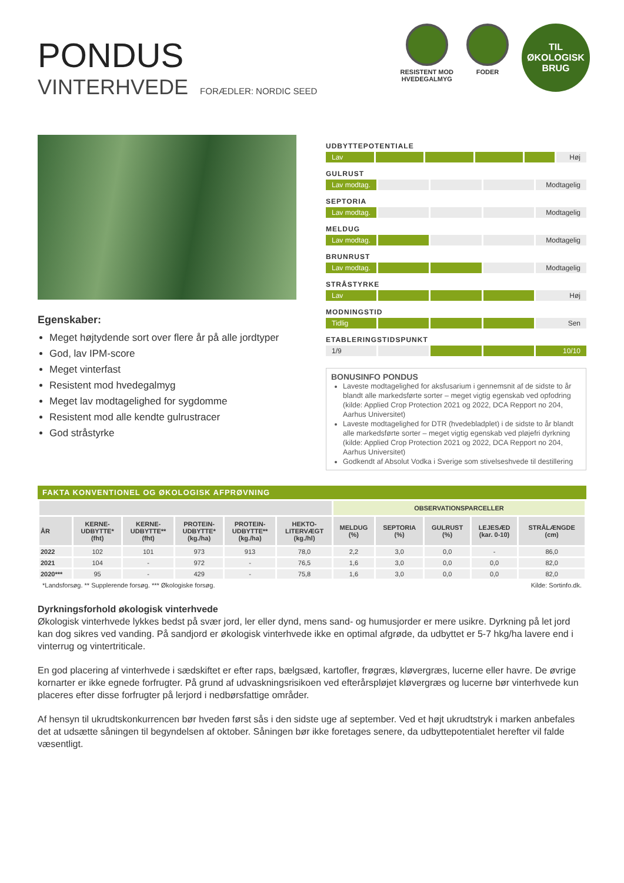PONDUS
VINTERHVEDE FORÆDLER: NORDIC SEED
RESISTENT MOD
HVEDEGALMYG
FODER
TIL
ØKOLOGISK
BRUG
Egenskaber:
Meget højtydende sort over flere år på alle jordtyper
God, lav IPM-score
Meget vinterfast
Resistent mod hvedegalmyg
Meget lav modtagelighed for sygdomme
Resistent mod alle kendte gulrustracer
God stråstyrke
UDBYTTEPOTENTIALE
Lav Høj
GULRUST
Lav modtag. Modtagelig
SEPTORIA
Lav modtag. Modtagelig
MELDUG
Lav modtag. Modtagelig
BRUNRUST
Lav modtag. Modtagelig
STRÅSTYRKE
Lav Høj
MODNINGSTID
Tidlig Sen
ETABLERINGSTIDSPUNKT
1/9 10/10
BONUSINFO PONDUS
Laveste modtagelighed for aksfusarium i gennemsnit af de sidste to år blandt alle markedsførte sorter – meget vigtig egenskab ved opfodring (kilde: Applied Crop Protection 2021 og 2022, DCA Repport no 204, Aarhus Universitet)
Laveste modtagelighed for DTR (hvedebladplet) i de sidste to år blandt alle markedsførte sorter – meget vigtig egenskab ved pløjefri dyrkning (kilde: Applied Crop Protection 2021 og 2022, DCA Repport no 204, Aarhus Universitet)
Godkendt af Absolut Vodka i Sverige som stivelseshvede til destillering
FAKTA KONVENTIONEL OG ØKOLOGISK AFPRØVNING
| | | | | | | OBSERVATIONSPARCELLER | | | | |
| --- | --- | --- | --- | --- | --- | --- | --- | --- | --- | --- |
| ÅR | KERNE- UDBYTTE* (fht) | KERNE- UDBYTTE** (fht) | PROTEIN- UDBYTTE* (kg./ha) | PROTEIN- UDBYTTE** (kg./ha) | HEKTO- LITERVÆGT (kg./hl) | MELDUG (%) | SEPTORIA (%) | GULRUST (%) | LEJESÆD (kar. 0-10) | STRÅLÆNGDE (cm) |
| 2022 | 102 | 101 | 973 | 913 | 78,0 | 2,2 | 3,0 | 0,0 | - | 86,0 |
| 2021 | 104 | - | 972 | - | 76,5 | 1,6 | 3,0 | 0,0 | 0,0 | 82,0 |
| 2020*** | 95 | - | 429 | - | 75,8 | 1,6 | 3,0 | 0,0 | 0,0 | 82,0 |
*Landsforsøg. ** Supplerende forsøg. *** Økologiske forsøg. Kilde: Sortinfo.dk.
Dyrkningsforhold økologisk vinterhvede
Økologisk vinterhvede lykkes bedst på svær jord, ler eller dynd, mens sand- og humusjorder er mere usikre. Dyrkning på let jord kan dog sikres ved vanding. På sandjord er økologisk vinterhvede ikke en optimal afgrøde, da udbyttet er 5-7 hkg/ha lavere end i vinterrug og vintertriticale.
En god placering af vinterhvede i sædskiftet er efter raps, bælgsæd, kartofler, frøgræs, kløvergræs, lucerne eller havre. De øvrige kornarter er ikke egnede forfrugter. På grund af udvaskningsrisikoen ved efterårspløjet kløvergræs og lucerne bør vinterhvede kun placeres efter disse forfrugter på lerjord i nedbørsfattige områder.
Af hensyn til ukrudtskonkurrencen bør hveden først sås i den sidste uge af september. Ved et højt ukrudtstryk i marken anbefales det at udsætte såningen til begyndelsen af oktober. Såningen bør ikke foretages senere, da udbyttepotentialet herefter vil falde væsentligt.